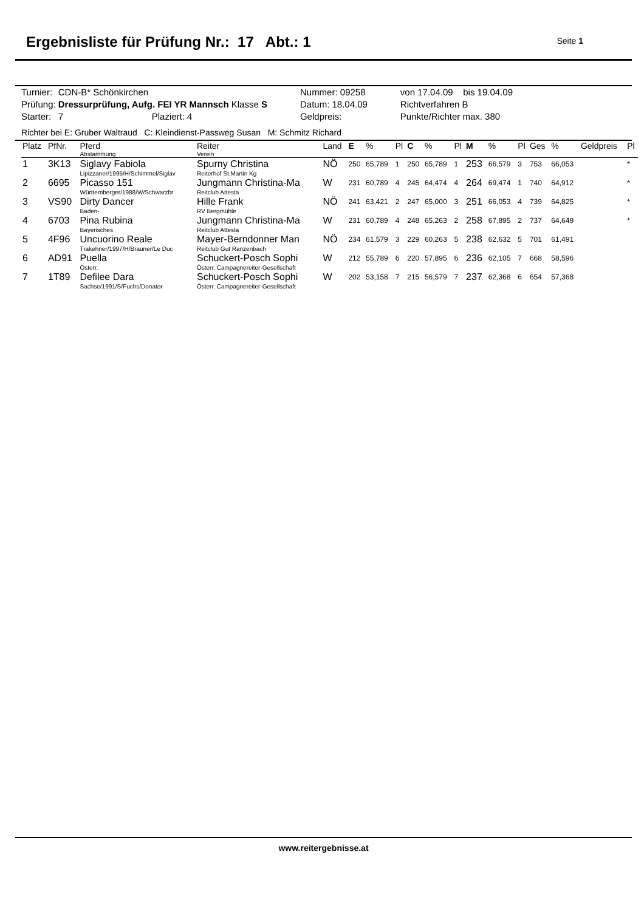Ergebnisliste für Prüfung Nr.: 17 Abt.: 1
Seite 1
| Turnier: | CDN-B* Schönkirchen | | Nummer: 09258 | von 17.04.09 bis 19.04.09 |
| Prüfung: | Dressurprüfung, Aufg. FEI YR Mannsch Klasse S | | Datum: 18.04.09 | Richtverfahren B |
| Starter: | 7 | Plaziert: 4 | Geldpreis: | Punkte/Richter max. 380 |
Richter bei E: Gruber Waltraud C: Kleindienst-Passweg Susan M: Schmitz Richard
| Platz | PfNr. | Pferd Abstammung | Reiter Verein | Land | E | % | Pl | C | % | Pl | M | % | Pl | Ges | % | Geldpreis | Pl |
| --- | --- | --- | --- | --- | --- | --- | --- | --- | --- | --- | --- | --- | --- | --- | --- | --- | --- |
| 1 | 3K13 | Siglavy Fabiola Lipizzaner/1995/H/Schimmel/Siglav | Spurny Christina Reiterhof St.Martin Kg | NÖ | 250 | 65,789 | 1 | 250 | 65,789 | 1 | 253 | 66,579 | 3 | 753 | 66,053 | | * |
| 2 | 6695 | Picasso 151 Württemberger/1988/W/Schwarzbr | Jungmann Christina-Ma Reitclub Attesta | W | 231 | 60,789 | 4 | 245 | 64,474 | 4 | 264 | 69,474 | 1 | 740 | 64,912 | | * |
| 3 | VS90 | Dirty Dancer Baden- | Hille Frank RV Bergmühle | NÖ | 241 | 63,421 | 2 | 247 | 65,000 | 3 | 251 | 66,053 | 4 | 739 | 64,825 | | * |
| 4 | 6703 | Pina Rubina Bayerisches | Jungmann Christina-Ma Reitclub Attesta | W | 231 | 60,789 | 4 | 248 | 65,263 | 2 | 258 | 67,895 | 2 | 737 | 64,649 | | * |
| 5 | 4F96 | Uncuorino Reale Trakehner/1997/H/Brauner/Le Duc | Mayer-Berndonner Man Reitclub Gut Ranzenbach | NÖ | 234 | 61,579 | 3 | 229 | 60,263 | 5 | 238 | 62,632 | 5 | 701 | 61,491 | | |
| 6 | AD91 | Puella Österr. | Schuckert-Posch Sophi Österr. Campagnereiter-Gesellschaft | W | 212 | 55,789 | 6 | 220 | 57,895 | 6 | 236 | 62,105 | 7 | 668 | 58,596 | | |
| 7 | 1T89 | Defilee Dara Sachse/1991/S/Fuchs/Donator | Schuckert-Posch Sophi Österr. Campagnereiter-Gesellschaft | W | 202 | 53,158 | 7 | 215 | 56,579 | 7 | 237 | 62,368 | 6 | 654 | 57,368 | | |
www.reitergebnisse.at